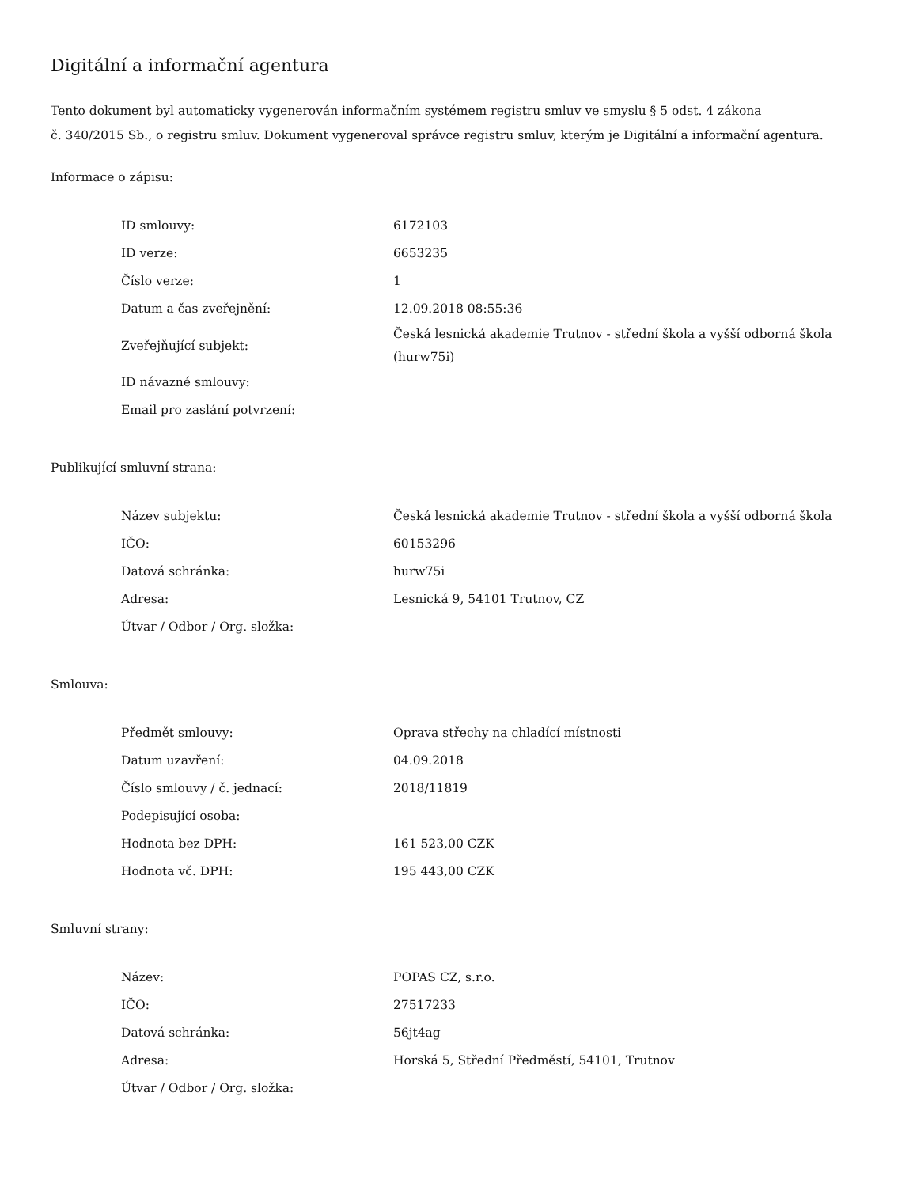Digitální a informační agentura
Tento dokument byl automaticky vygenerován informačním systémem registru smluv ve smyslu § 5 odst. 4 zákona
č. 340/2015 Sb., o registru smluv. Dokument vygeneroval správce registru smluv, kterým je Digitální a informační agentura.
Informace o zápisu:
| ID smlouvy: | 6172103 |
| ID verze: | 6653235 |
| Číslo verze: | 1 |
| Datum a čas zveřejnění: | 12.09.2018 08:55:36 |
| Zveřejňující subjekt: | Česká lesnická akademie Trutnov - střední škola a vyšší odborná škola (hurw75i) |
| ID návazné smlouvy: | |
| Email pro zaslání potvrzení: | |
Publikující smluvní strana:
| Název subjektu: | Česká lesnická akademie Trutnov - střední škola a vyšší odborná škola |
| IČO: | 60153296 |
| Datová schránka: | hurw75i |
| Adresa: | Lesnická 9, 54101 Trutnov, CZ |
| Útvar / Odbor / Org. složka: | |
Smlouva:
| Předmět smlouvy: | Oprava střechy na chladící místnosti |
| Datum uzavření: | 04.09.2018 |
| Číslo smlouvy / č. jednací: | 2018/11819 |
| Podepisující osoba: | |
| Hodnota bez DPH: | 161 523,00 CZK |
| Hodnota vč. DPH: | 195 443,00 CZK |
Smluvní strany:
| Název: | POPAS CZ, s.r.o. |
| IČO: | 27517233 |
| Datová schránka: | 56jt4ag |
| Adresa: | Horská 5, Střední Předměstí, 54101, Trutnov |
| Útvar / Odbor / Org. složka: | |